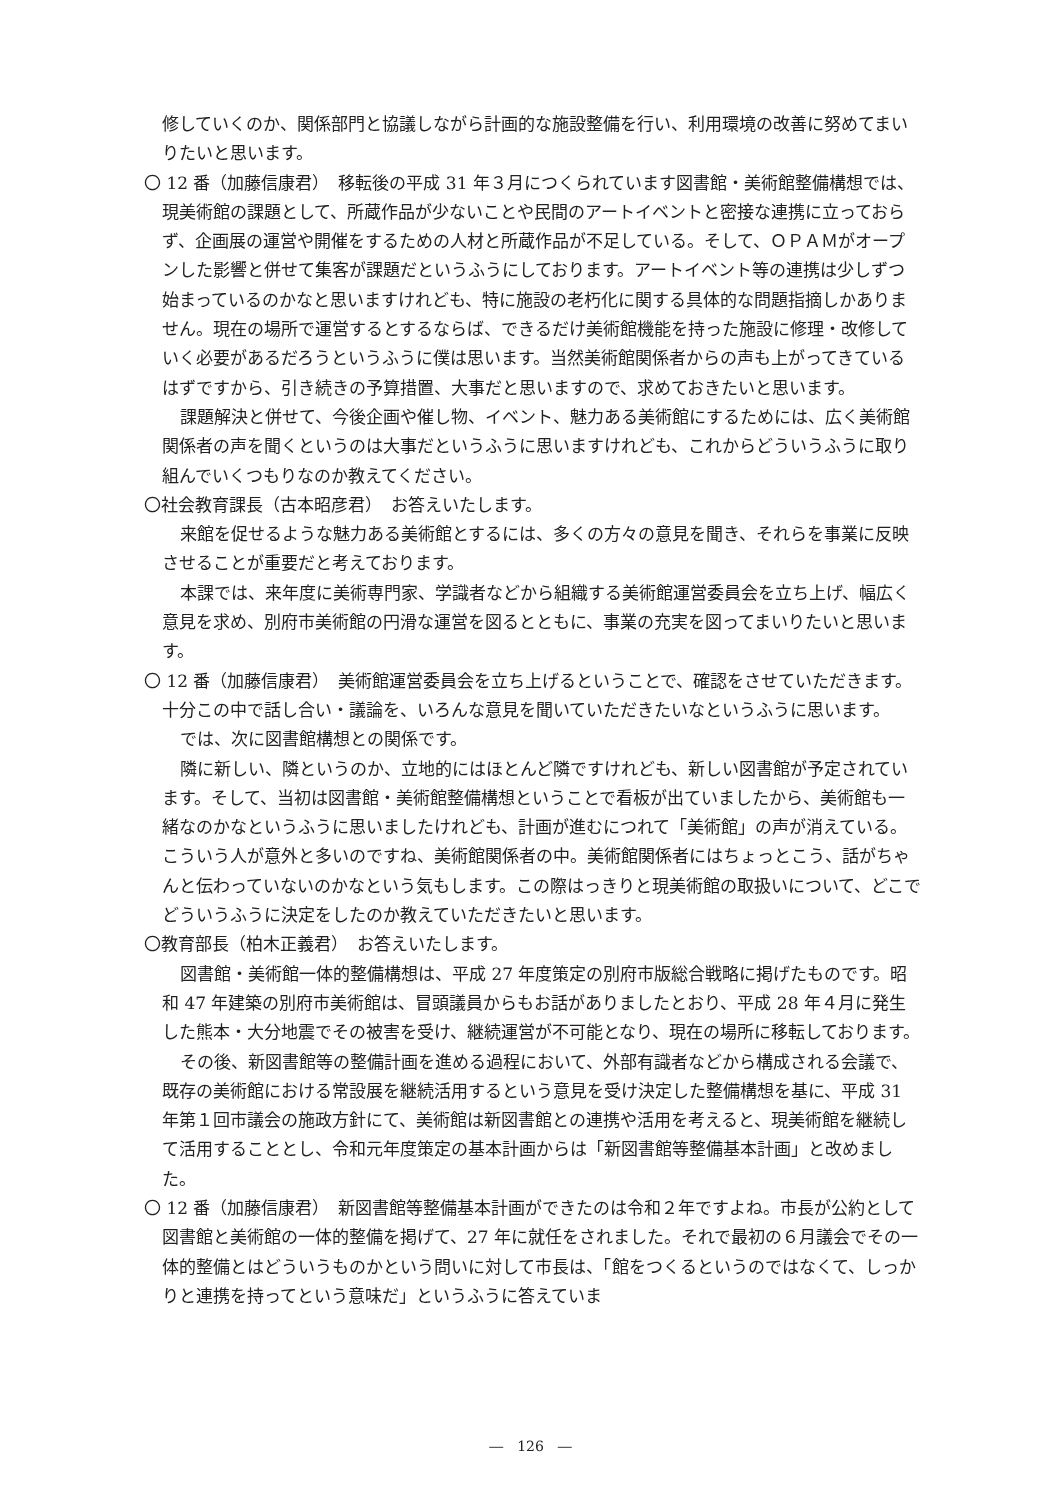修していくのか、関係部門と協議しながら計画的な施設整備を行い、利用環境の改善に努めてまいりたいと思います。
〇 12 番（加藤信康君）　移転後の平成 31 年３月につくられています図書館・美術館整備構想では、現美術館の課題として、所蔵作品が少ないことや民間のアートイベントと密接な連携に立っておらず、企画展の運営や開催をするための人材と所蔵作品が不足している。そして、ＯＰＡＭがオープンした影響と併せて集客が課題だというふうにしております。アートイベント等の連携は少しずつ始まっているのかなと思いますけれども、特に施設の老朽化に関する具体的な問題指摘しかありません。現在の場所で運営するとするならば、できるだけ美術館機能を持った施設に修理・改修していく必要があるだろうというふうに僕は思います。当然美術館関係者からの声も上がってきているはずですから、引き続きの予算措置、大事だと思いますので、求めておきたいと思います。
課題解決と併せて、今後企画や催し物、イベント、魅力ある美術館にするためには、広く美術館関係者の声を聞くというのは大事だというふうに思いますけれども、これからどういうふうに取り組んでいくつもりなのか教えてください。
〇社会教育課長（古本昭彦君）　お答えいたします。
来館を促せるような魅力ある美術館とするには、多くの方々の意見を聞き、それらを事業に反映させることが重要だと考えております。
本課では、来年度に美術専門家、学識者などから組織する美術館運営委員会を立ち上げ、幅広く意見を求め、別府市美術館の円滑な運営を図るとともに、事業の充実を図ってまいりたいと思います。
〇 12 番（加藤信康君）　美術館運営委員会を立ち上げるということで、確認をさせていただきます。十分この中で話し合い・議論を、いろんな意見を聞いていただきたいなというふうに思います。
では、次に図書館構想との関係です。
隣に新しい、隣というのか、立地的にはほとんど隣ですけれども、新しい図書館が予定されています。そして、当初は図書館・美術館整備構想ということで看板が出ていましたから、美術館も一緒なのかなというふうに思いましたけれども、計画が進むにつれて「美術館」の声が消えている。こういう人が意外と多いのですね、美術館関係者の中。美術館関係者にはちょっとこう、話がちゃんと伝わっていないのかなという気もします。この際はっきりと現美術館の取扱いについて、どこでどういうふうに決定をしたのか教えていただきたいと思います。
〇教育部長（柏木正義君）　お答えいたします。
図書館・美術館一体的整備構想は、平成 27 年度策定の別府市版総合戦略に掲げたものです。昭和 47 年建築の別府市美術館は、冒頭議員からもお話がありましたとおり、平成 28 年４月に発生した熊本・大分地震でその被害を受け、継続運営が不可能となり、現在の場所に移転しております。
その後、新図書館等の整備計画を進める過程において、外部有識者などから構成される会議で、既存の美術館における常設展を継続活用するという意見を受け決定した整備構想を基に、平成 31 年第１回市議会の施政方針にて、美術館は新図書館との連携や活用を考えると、現美術館を継続して活用することとし、令和元年度策定の基本計画からは「新図書館等整備基本計画」と改めました。
〇 12 番（加藤信康君）　新図書館等整備基本計画ができたのは令和２年ですよね。市長が公約として図書館と美術館の一体的整備を掲げて、27 年に就任をされました。それで最初の６月議会でその一体的整備とはどういうものかという問いに対して市長は、「館をつくるというのではなくて、しっかりと連携を持ってという意味だ」というふうに答えていま
―　126　―